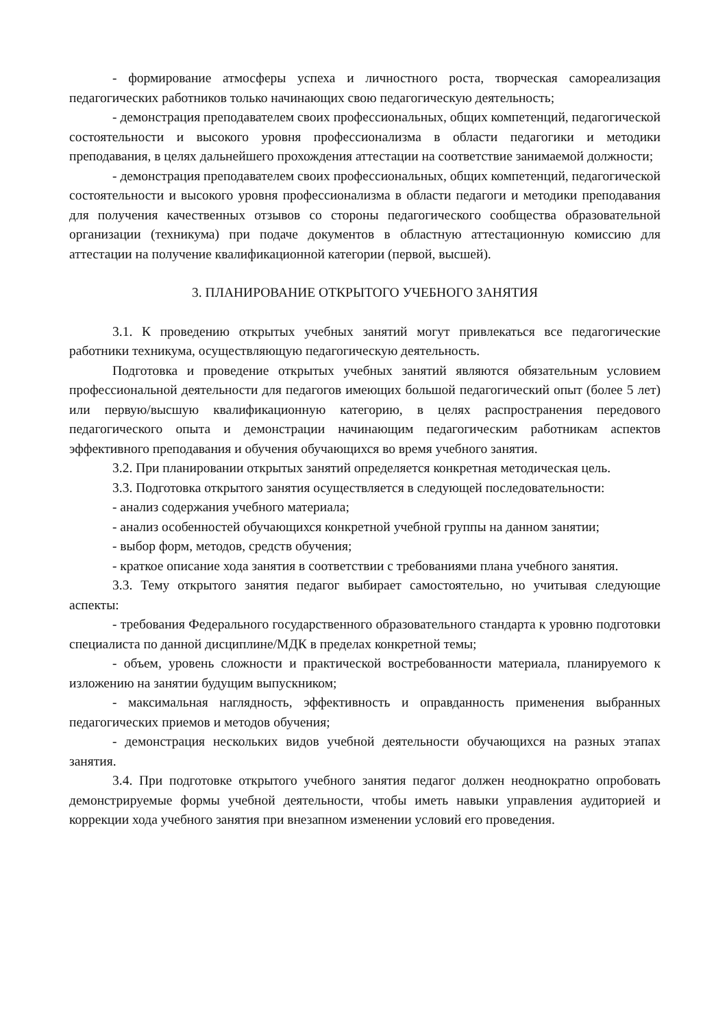- формирование атмосферы успеха и личностного роста, творческая самореализация педагогических работников только начинающих свою педагогическую деятельность;
- демонстрация преподавателем своих профессиональных, общих компетенций, педагогической состоятельности и высокого уровня профессионализма в области педагогики и методики преподавания, в целях дальнейшего прохождения аттестации на соответствие занимаемой должности;
- демонстрация преподавателем своих профессиональных, общих компетенций, педагогической состоятельности и высокого уровня профессионализма в области педагоги и методики преподавания для получения качественных отзывов со стороны педагогического сообщества образовательной организации (техникума) при подаче документов в областную аттестационную комиссию для аттестации на получение квалификационной категории (первой, высшей).
3. ПЛАНИРОВАНИЕ ОТКРЫТОГО УЧЕБНОГО ЗАНЯТИЯ
3.1. К проведению открытых учебных занятий могут привлекаться все педагогические работники техникума, осуществляющую педагогическую деятельность.
Подготовка и проведение открытых учебных занятий являются обязательным условием профессиональной деятельности для педагогов имеющих большой педагогический опыт (более 5 лет) или первую/высшую квалификационную категорию, в целях распространения передового педагогического опыта и демонстрации начинающим педагогическим работникам аспектов эффективного преподавания и обучения обучающихся во время учебного занятия.
3.2. При планировании открытых занятий определяется конкретная методическая цель.
3.3. Подготовка открытого занятия осуществляется в следующей последовательности:
- анализ содержания учебного материала;
- анализ особенностей обучающихся конкретной учебной группы на данном занятии;
- выбор форм, методов, средств обучения;
- краткое описание хода занятия в соответствии с требованиями плана учебного занятия.
3.3. Тему открытого занятия педагог выбирает самостоятельно, но учитывая следующие аспекты:
- требования Федерального государственного образовательного стандарта к уровню подготовки специалиста по данной дисциплине/МДК в пределах конкретной темы;
- объем, уровень сложности и практической востребованности материала, планируемого к изложению на занятии будущим выпускником;
- максимальная наглядность, эффективность и оправданность применения выбранных педагогических приемов и методов обучения;
- демонстрация нескольких видов учебной деятельности обучающихся на разных этапах занятия.
3.4. При подготовке открытого учебного занятия педагог должен неоднократно опробовать демонстрируемые формы учебной деятельности, чтобы иметь навыки управления аудиторией и коррекции хода учебного занятия при внезапном изменении условий его проведения.